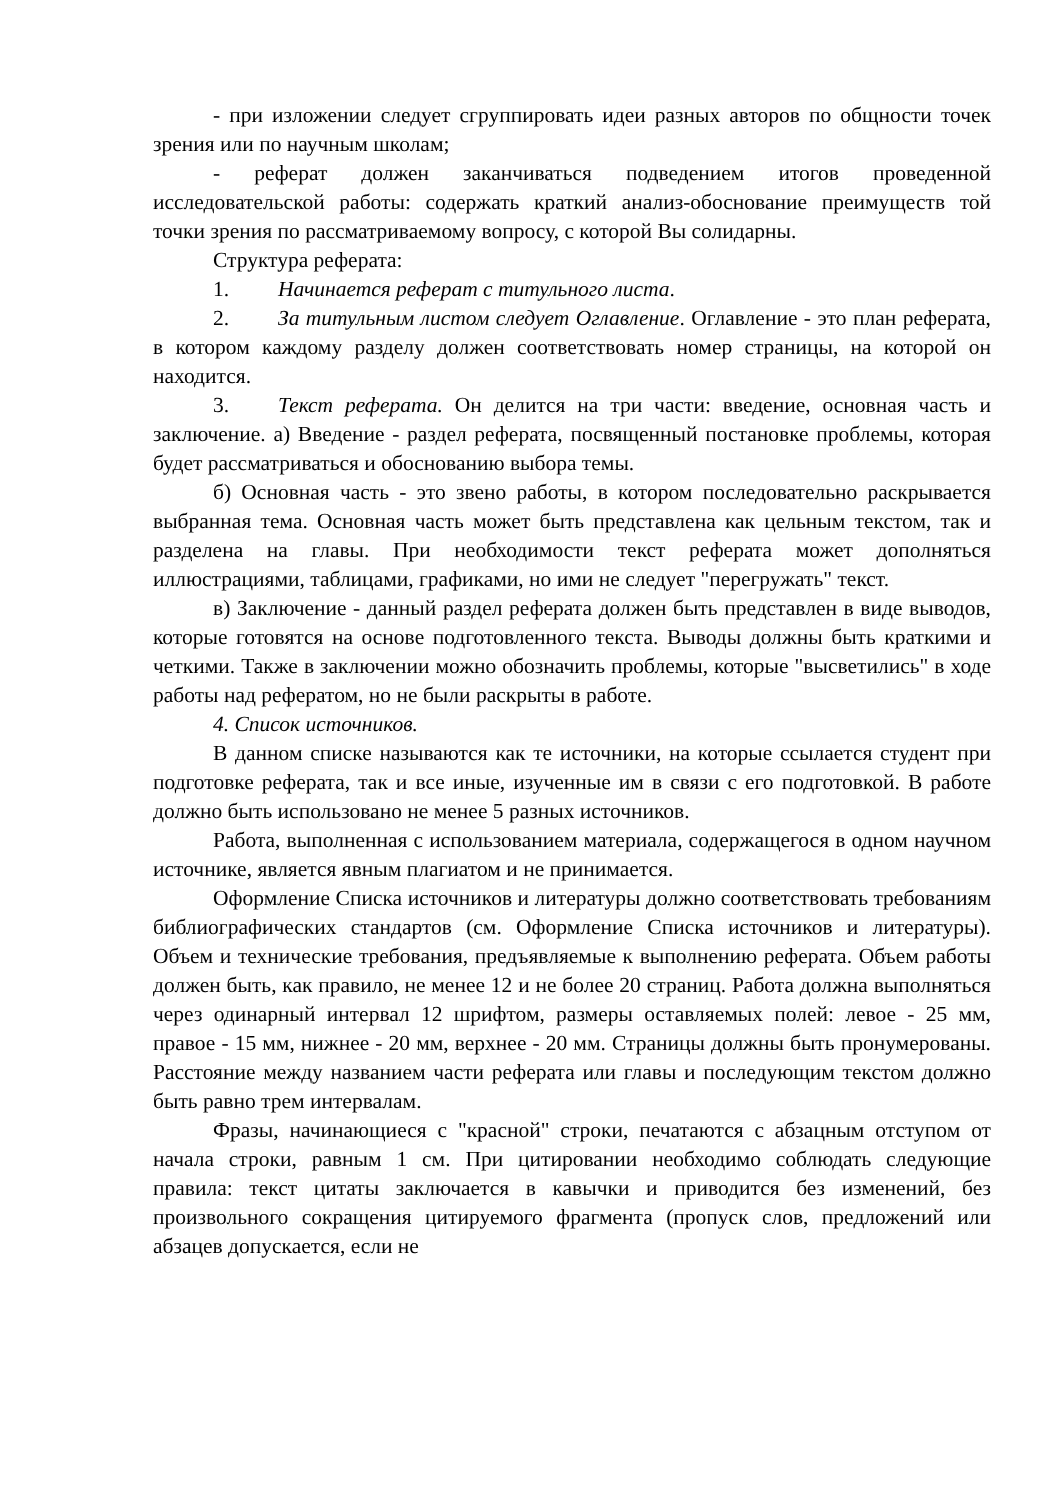- при изложении следует сгруппировать идеи разных авторов по общности точек зрения или по научным школам;
- реферат должен заканчиваться подведением итогов проведенной исследовательской работы: содержать краткий анализ-обоснование преимуществ той точки зрения по рассматриваемому вопросу, с которой Вы солидарны.
Структура реферата:
1. Начинается реферат с титульного листа.
2. За титульным листом следует Оглавление. Оглавление - это план реферата, в котором каждому разделу должен соответствовать номер страницы, на которой он находится.
3. Текст реферата. Он делится на три части: введение, основная часть и заключение. а) Введение - раздел реферата, посвященный постановке проблемы, которая будет рассматриваться и обоснованию выбора темы.
б) Основная часть - это звено работы, в котором последовательно раскрывается выбранная тема. Основная часть может быть представлена как цельным текстом, так и разделена на главы. При необходимости текст реферата может дополняться иллюстрациями, таблицами, графиками, но ими не следует "перегружать" текст.
в) Заключение - данный раздел реферата должен быть представлен в виде выводов, которые готовятся на основе подготовленного текста. Выводы должны быть краткими и четкими. Также в заключении можно обозначить проблемы, которые "высветились" в ходе работы над рефератом, но не были раскрыты в работе.
4. Список источников.
В данном списке называются как те источники, на которые ссылается студент при подготовке реферата, так и все иные, изученные им в связи с его подготовкой. В работе должно быть использовано не менее 5 разных источников.
Работа, выполненная с использованием материала, содержащегося в одном научном источнике, является явным плагиатом и не принимается.
Оформление Списка источников и литературы должно соответствовать требованиям библиографических стандартов (см. Оформление Списка источников и литературы). Объем и технические требования, предъявляемые к выполнению реферата. Объем работы должен быть, как правило, не менее 12 и не более 20 страниц. Работа должна выполняться через одинарный интервал 12 шрифтом, размеры оставляемых полей: левое - 25 мм, правое - 15 мм, нижнее - 20 мм, верхнее - 20 мм. Страницы должны быть пронумерованы. Расстояние между названием части реферата или главы и последующим текстом должно быть равно трем интервалам.
Фразы, начинающиеся с "красной" строки, печатаются с абзацным отступом от начала строки, равным 1 см. При цитировании необходимо соблюдать следующие правила: текст цитаты заключается в кавычки и приводится без изменений, без произвольного сокращения цитируемого фрагмента (пропуск слов, предложений или абзацев допускается, если не